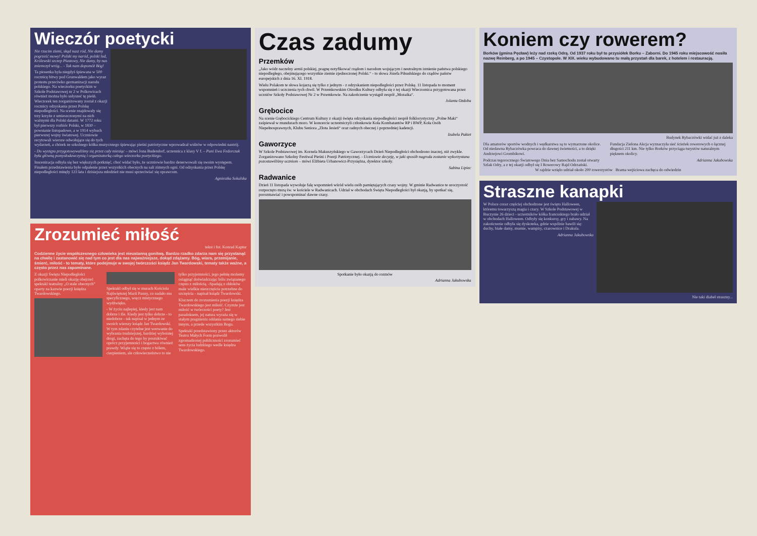Wieczór poetycki
Nie rzucim ziemi, skąd nasz ród, Nie damy pogrześć mowy! Polski my naród, polski lud, Królewski szczep Piastowy, Nie damy, by nas zniemczył wróg... - Tak nam dopomóż Bóg!
Ta piosenka była niegdyś śpiewana w 500 rocznicę bitwy pod Grunwaldem jako wyraz protestu przeciwko germanizacji narodu polskiego. Na wieczorku poetyckim w Szkole Podstawowej nr 2 w Polkowicach również można było usłyszeć tę pieśń. Wieczorek ten zorganizowany został z okazji rocznicy odzyskania przez Polskę niepodległości. Na scenie znajdowały się trzy krzyże z umieszczonymi na nich ważnymi dla Polski datami. W 1772 roku był pierwszy rozbiór Polski, w 1830 – powstanie listopadowe, a w 1914 wybuch pierwszej wojny światowej. Uczniowie recytowali wiersze odwołujące się do tych wydarzeń, a chórek ze szkolnego kółka muzycznego śpiewając pieśni patriotyczne wprowadzał widzów w odpowiedni nastrój.
- Do występu przygotowywaliśmy się przez cały miesiąc – mówi Jona Budendorf, uczennica z klasy V f. – Pani Ewa Fedorczak była główną pomysłodawczynią i organizatorką całego wieczorku poetyckiego.
Inscenizacja odbyła się bez większych potknięć, choć widać było, że uczniowie bardzo denerwowali się swoim występem. Finałem przedstawienia było odpalenie przez wszystkich obecnych na sali zimnych ogni. Od odzyskania przez Polskę niepodległości minęły 123 lata i dzisiejsza młodzież nie musi sprzeciwiać się oprawcom.
Agnieszka Sokalska
Zrozumieć miłość
tekst i fot. Konrad Kaptur
Codzienne życie współczesnego człowieka jest nieustanną gonitwą. Bardzo rzadko zdarza nam się przystanąć na chwilę i zastanowić się nad tym co jest dla nas najważniejsze, dokąd zdążamy. Bóg, wiara, przemijanie, śmierć, miłość - to tematy, które podejmuje w swojej twórczości ksiądz Jan Twardowski, tematy także ważne, a często przez nas zapominane.
Z okazji Święta Niepodległości polkowiczanie mieli okazję obejrzeć spektakl teatralny „O stale obecnych” oparty na kanwie poezji księdza Twardowskiego.
Spektakl odbył się w murach Kościoła Najświętszej Marii Panny, co nadało mu specyficznego, wręcz mistycznego wydźwięku.
- W życiu najlepiej, kiedy jest nam dobrze i źle. Kiedy jest tylko dobrze - to niedobrze - tak napisał w jednym ze swoich wierszy ksiądz Jan Twardowski. W tym zdaniu czytelne jest wezwanie do wybrania trudniejszej, bardziej wyboistej drogi, zachęta do tego by poszukiwać oprócz przyjemności i bogactwa również prawdy. Wiąże się to często z bólem, cierpieniem, ale człowieczeństwo to nie tylko przyjemności, jego pełnię możemy osiągnąć doświadczając bólu związanego często z miłością. -Spadają z obłoków małe wielkie nieszczęścia potrzebne do szczęścia - napisał ksiądz Twardowski.
Kluczem do zrozumienia poezji księdza Twardowskiego jest miłość. Czymże jest miłość w twórczości poety? Jest paradoksem, jej natura wyraża się w stałym pragnieniu oddania samego siebie innym, a przede wszystkim Bogu.
Spektakl przedstawiony przez aktorów Teatru Małych Form pozwolił zgromadzonej publiczności zrozumieć sens życia ludzkiego wedle księdza Twardowskiego.
Czas zadumy
Przemków
„Jako wódz naczelny armii polskiej, pragnę notyfikować rządom i narodom wojującym i neutralnym istnienie państwa polskiego niepodległego, obejmującego wszystkie ziemie zjednoczonej Polski.“ - to słowa Józefa Piłsudskiego do rządów państw europejskich z dnia 16. XI. 1918.
Wielu Polakom te słowa kojarzą się tylko z jednym - z odzyskaniem niepodległości przez Polskę. 11 listopada to moment wspomnień i uczczenia tych chwil. W Przemkowskim Ośrodku Kultury odbyła się z tej okazji Wieczornica przygotowana przez uczniów Szkoły Podstawowej Nr 2 w Przemkowie. Na zakończenie wystąpił zespół „Mozaika“.
Jolanta Ozdoba
Grębocice
Na scenie Grębocickiego Centrum Kultury z okazji święta odzyskania niepodległości zespół folklorystyczny „Polne Maki“ zaśpiewał w mundurach moro. W koncercie uczestniczyli członkowie Koła Kombatantów RP i BWP, Koła Osób Niepełnosprawnych, Klubu Seniora „Złota Jesień“ oraz radnych obecnej i poprzedniej kadencji.
Izabela Pakiet
Gaworzyce
W Szkole Podstawowej im. Kornela Makuszyńskiego w Gaworzycach Dzień Niepodległości obchodzono inaczej, niż zwykle. Zorganizowano Szkolny Festiwal Pieśni i Poezji Patriotycznej. - Uczniowie decyzję, w jaki sposób nagroda zostanie wykorzystana pozostawiliśmy uczniom – mówi Elżbieta Urbanowicz-Przysiężna, dyrektor szkoły.
Sabina Lipiec
Radwanice
Dzień 11 listopada wywołuje falę wspomnień wśród wielu osób pamiętających czasy wojny. W gminie Radwanice te uroczystość rozpoczęto mszą św. w kościele w Radwanicach. Udział w obchodach Święta Niepodległości był okazją, by spotkać się, porozmawiać i powspominać dawne czasy.
Spotkanie było okazją do rozmów
Adrianna Jakubowska
Koniem czy rowerem?
Borków (gmina Pęcław) leży nad rzeką Odrą. Od 1937 roku był to przysiółek Borku – Zaborni. Do 1945 roku miejscowość nosiła nazwę Reinberg, a po 1945 – Czystopole. W XIX. wieku wybudowano tu małą przystań dla barek, z hotelem i restauracją.
Budynek Rybaczówki widać już z daleka
Dla amatorów sportów wodnych i wędkarstwa są to wymarzone okolice. Od niedawna Rybaczówka powraca do dawnej świetności, a to dzięki Andrzejowi Grombikowi.
Podczas tegorocznego Światowego Dnia bez Samochodu został otwarty Szlak Odry, a z tej okazji odbył się I Rowerowy Rajd Odrzański.
Fundacja Zielona Akcja wyznaczyła sieć ścieżek rowerowych o łącznej długości 211 km. Nie tylko Borków przyciąga turystów naturalnym pięknem okolicy.
Adrianna Jakubowska
W rajdzie wzięło udział około 200 rowerzystów Brama wejściowa zachęca do odwiedzin
Straszne kanapki
W Polsce coraz częściej obchodzone jest święto Halloween, któremu towarzyszą magia i czary. W Szkole Podstawowej w Buczynie 26 dzieci - uczestników kółka francuskiego brało udział w obchodach Halloween. Odbyły się konkursy, gry i zabawy. Na zakończenie odbyła się dyskoteka, gdzie wspólnie bawili się: duchy, białe damy, mumie, wampiry, czarownice i Drakula.
Adrianna Jakubowska
Nie taki diabeł straszny...